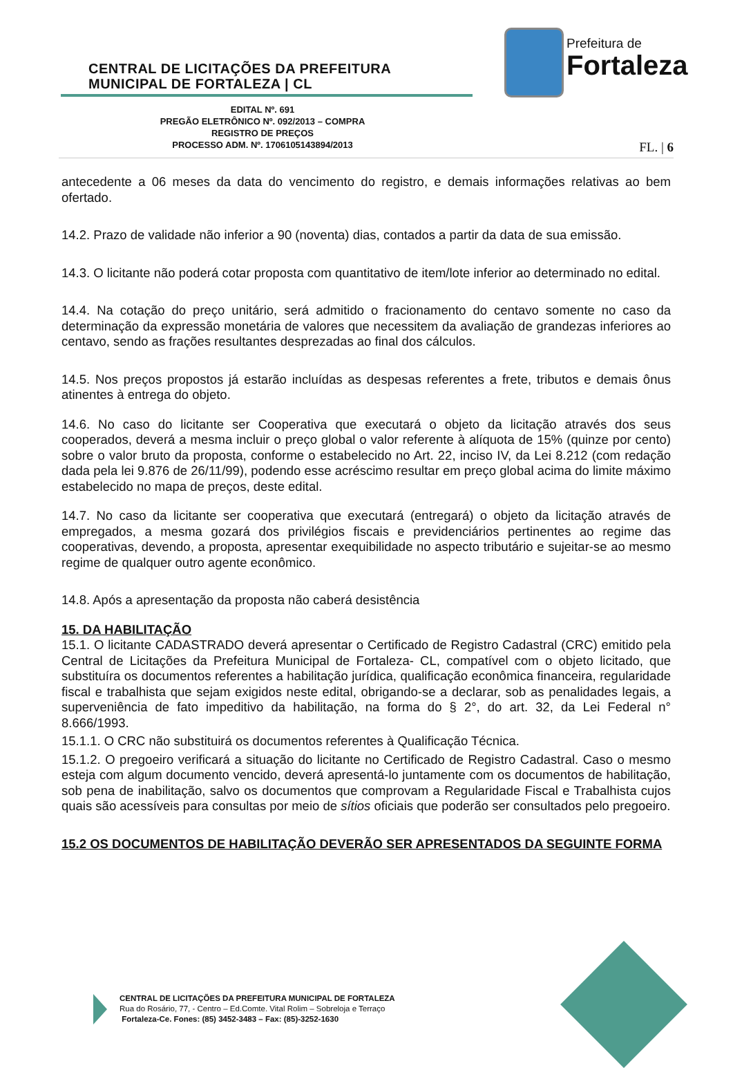CENTRAL DE LICITAÇÕES DA PREFEITURA
MUNICIPAL DE FORTALEZA | CL
Prefeitura de
Fortaleza
EDITAL Nº. 691
PREGÃO ELETRÔNICO Nº. 092/2013 – COMPRA
REGISTRO DE PREÇOS
PROCESSO ADM. Nº. 1706105143894/2013
FL. | 6
antecedente a 06 meses da data do vencimento do registro, e demais informações relativas ao bem ofertado.
14.2. Prazo de validade não inferior a 90 (noventa) dias, contados a partir da data de sua emissão.
14.3. O licitante não poderá cotar proposta com quantitativo de item/lote inferior ao determinado no edital.
14.4. Na cotação do preço unitário, será admitido o fracionamento do centavo somente no caso da determinação da expressão monetária de valores que necessitem da avaliação de grandezas inferiores ao centavo, sendo as frações resultantes desprezadas ao final dos cálculos.
14.5. Nos preços propostos já estarão incluídas as despesas referentes a frete, tributos e demais ônus atinentes à entrega do objeto.
14.6. No caso do licitante ser Cooperativa que executará o objeto da licitação através dos seus cooperados, deverá a mesma incluir o preço global o valor referente à alíquota de 15% (quinze por cento) sobre o valor bruto da proposta, conforme o estabelecido no Art. 22, inciso IV, da Lei 8.212 (com redação dada pela lei 9.876 de 26/11/99), podendo esse acréscimo resultar em preço global acima do limite máximo estabelecido no mapa de preços, deste edital.
14.7. No caso da licitante ser cooperativa que executará (entregará) o objeto da licitação através de empregados, a mesma gozará dos privilégios fiscais e previdenciários pertinentes ao regime das cooperativas, devendo, a proposta, apresentar exequibilidade no aspecto tributário e sujeitar-se ao mesmo regime de qualquer outro agente econômico.
14.8. Após a apresentação da proposta não caberá desistência
15. DA HABILITAÇÃO
15.1. O licitante CADASTRADO deverá apresentar o Certificado de Registro Cadastral (CRC) emitido pela Central de Licitações da Prefeitura Municipal de Fortaleza- CL, compatível com o objeto licitado, que substituíra os documentos referentes a habilitação jurídica, qualificação econômica financeira, regularidade fiscal e trabalhista que sejam exigidos neste edital, obrigando-se a declarar, sob as penalidades legais, a superveniência de fato impeditivo da habilitação, na forma do § 2°, do art. 32, da Lei Federal n° 8.666/1993.
15.1.1. O CRC não substituirá os documentos referentes à Qualificação Técnica.
15.1.2. O pregoeiro verificará a situação do licitante no Certificado de Registro Cadastral. Caso o mesmo esteja com algum documento vencido, deverá apresentá-lo juntamente com os documentos de habilitação, sob pena de inabilitação, salvo os documentos que comprovam a Regularidade Fiscal e Trabalhista cujos quais são acessíveis para consultas por meio de sítios oficiais que poderão ser consultados pelo pregoeiro.
15.2 OS DOCUMENTOS DE HABILITAÇÃO DEVERÃO SER APRESENTADOS DA SEGUINTE FORMA
CENTRAL DE LICITAÇÕES DA PREFEITURA MUNICIPAL DE FORTALEZA
Rua do Rosário, 77, - Centro – Ed.Comte. Vital Rolim – Sobreloja e Terraço
Fortaleza-Ce. Fones: (85) 3452-3483 – Fax: (85)-3252-1630